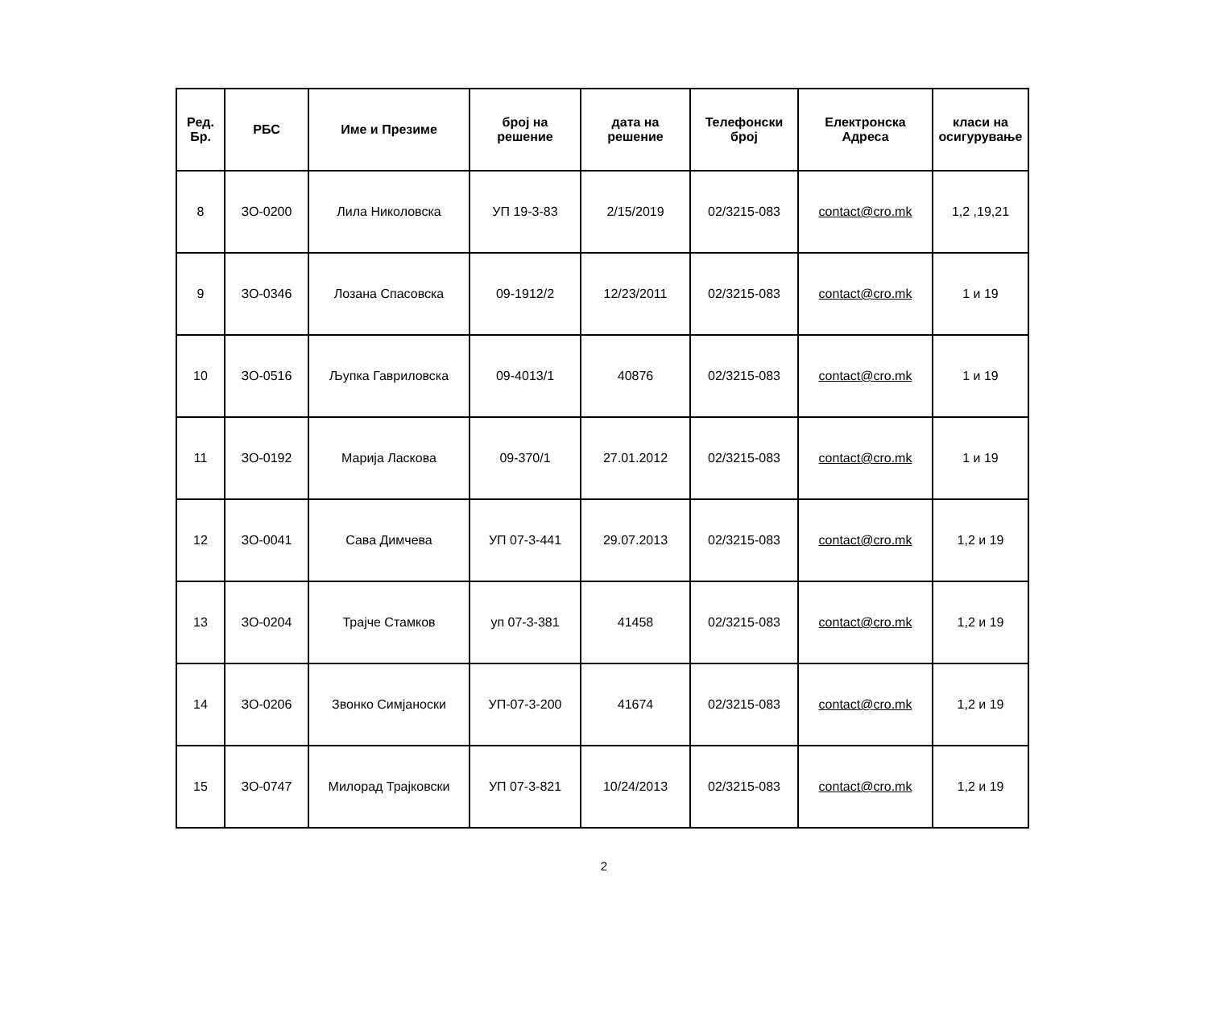| Ред. Бр. | РБС | Име и Презиме | број на решение | дата на решение | Телефонски број | Електронска Адреса | класи на осигурување |
| --- | --- | --- | --- | --- | --- | --- | --- |
| 8 | ЗО-0200 | Лила Николовска | УП 19-3-83 | 2/15/2019 | 02/3215-083 | contact@cro.mk | 1,2 ,19,21 |
| 9 | ЗО-0346 | Лозана Спасовска | 09-1912/2 | 12/23/2011 | 02/3215-083 | contact@cro.mk | 1 и 19 |
| 10 | ЗО-0516 | Љупка Гавриловска | 09-4013/1 | 40876 | 02/3215-083 | contact@cro.mk | 1 и 19 |
| 11 | ЗО-0192 | Марија Ласкова | 09-370/1 | 27.01.2012 | 02/3215-083 | contact@cro.mk | 1 и 19 |
| 12 | ЗО-0041 | Сава Димчева | УП 07-3-441 | 29.07.2013 | 02/3215-083 | contact@cro.mk | 1,2 и 19 |
| 13 | ЗО-0204 | Трајче Стамков | уп 07-3-381 | 41458 | 02/3215-083 | contact@cro.mk | 1,2 и 19 |
| 14 | ЗО-0206 | Звонко Симјаноски | УП-07-3-200 | 41674 | 02/3215-083 | contact@cro.mk | 1,2 и 19 |
| 15 | ЗО-0747 | Милорад Трајковски | УП 07-3-821 | 10/24/2013 | 02/3215-083 | contact@cro.mk | 1,2 и 19 |
2